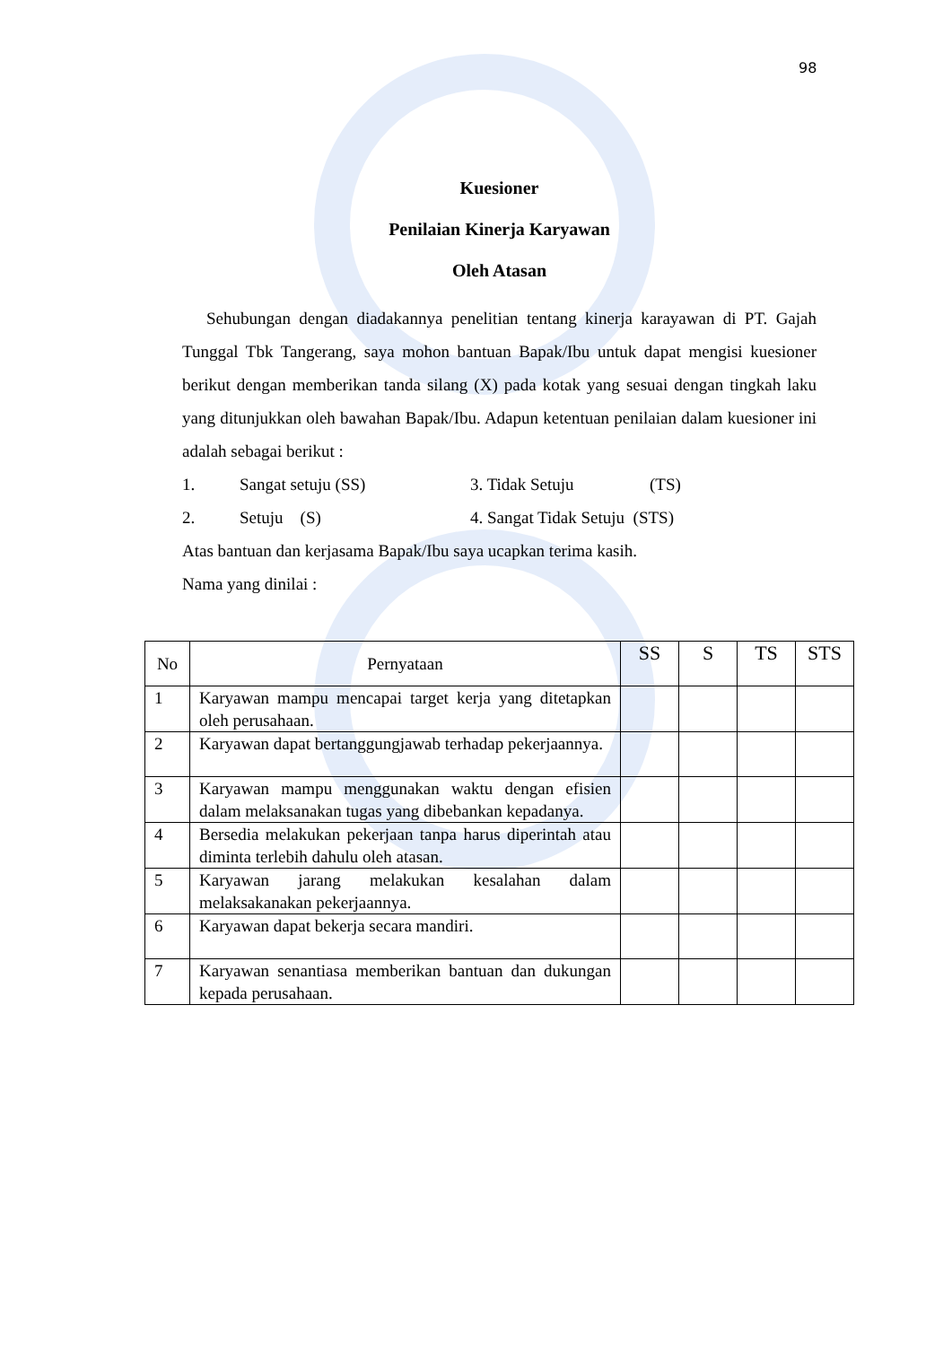98
Kuesioner
Penilaian Kinerja Karyawan
Oleh Atasan
Sehubungan dengan diadakannya penelitian tentang kinerja karayawan di PT. Gajah Tunggal Tbk Tangerang, saya mohon bantuan Bapak/Ibu untuk dapat mengisi kuesioner berikut dengan memberikan tanda silang (X) pada kotak yang sesuai dengan tingkah laku yang ditunjukkan oleh bawahan Bapak/Ibu. Adapun ketentuan penilaian dalam kuesioner ini adalah sebagai berikut :
1. Sangat setuju (SS) 3. Tidak Setuju (TS)
2. Setuju (S) 4. Sangat Tidak Setuju (STS)
Atas bantuan dan kerjasama Bapak/Ibu saya ucapkan terima kasih.
Nama yang dinilai :
| No | Pernyataan | SS | S | TS | STS |
| --- | --- | --- | --- | --- | --- |
| 1 | Karyawan mampu mencapai target kerja yang ditetapkan oleh perusahaan. | | | | |
| 2 | Karyawan dapat bertanggungjawab terhadap pekerjaannya. | | | | |
| 3 | Karyawan mampu menggunakan waktu dengan efisien dalam melaksanakan tugas yang dibebankan kepadanya. | | | | |
| 4 | Bersedia melakukan pekerjaan tanpa harus diperintah atau diminta terlebih dahulu oleh atasan. | | | | |
| 5 | Karyawan jarang melakukan kesalahan dalam melaksakanakan pekerjaannya. | | | | |
| 6 | Karyawan dapat bekerja secara mandiri. | | | | |
| 7 | Karyawan senantiasa memberikan bantuan dan dukungan kepada perusahaan. | | | | |